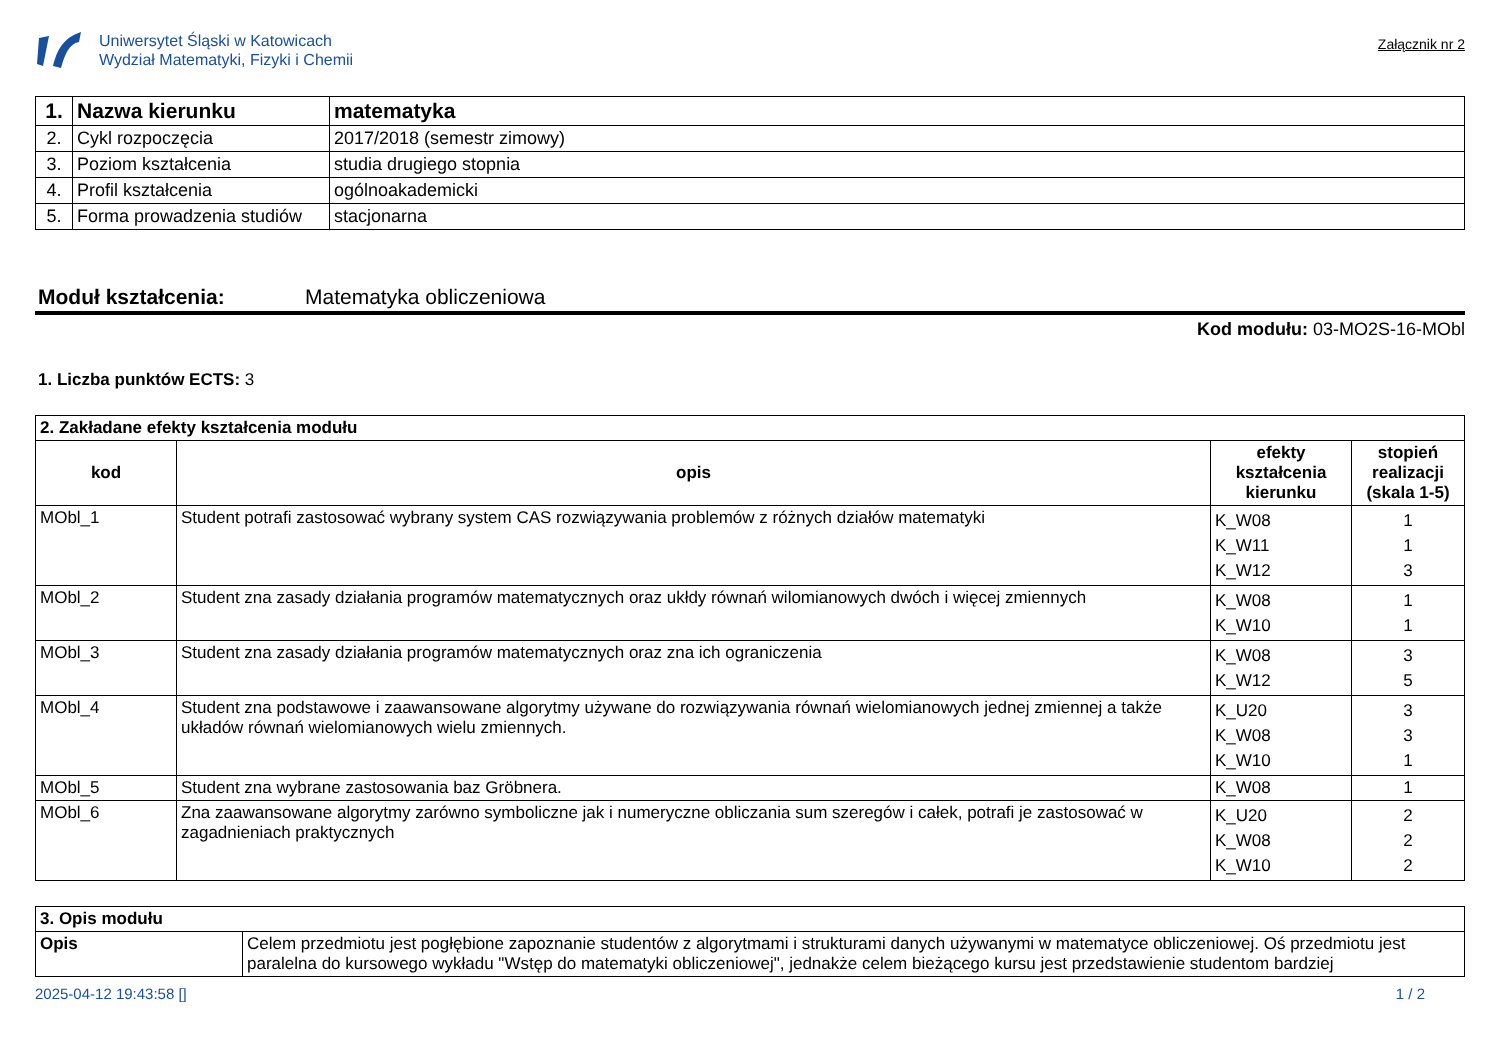Uniwersytet Śląski w Katowicach
Wydział Matematyki, Fizyki i Chemii
Załącznik nr 2
| 1. | Nazwa kierunku | matematyka |
| 2. | Cykl rozpoczęcia | 2017/2018 (semestr zimowy) |
| 3. | Poziom kształcenia | studia drugiego stopnia |
| 4. | Profil kształcenia | ogólnoakademicki |
| 5. | Forma prowadzenia studiów | stacjonarna |
Moduł kształcenia: Matematyka obliczeniowa
Kod modułu: 03-MO2S-16-MObl
1. Liczba punktów ECTS: 3
| 2. Zakładane efekty kształcenia modułu | | | |
| kod | opis | efekty kształcenia kierunku | stopień realizacji (skala 1-5) |
| MObl_1 | Student potrafi zastosować wybrany system CAS rozwiązywania problemów z różnych działów matematyki | K_W08 K_W11 K_W12 | 1 1 3 |
| MObl_2 | Student zna zasady działania programów matematycznych oraz ukłdy równań wilomianowych dwóch i więcej zmiennych | K_W08 K_W10 | 1 1 |
| MObl_3 | Student zna zasady działania programów matematycznych oraz zna ich ograniczenia | K_W08 K_W12 | 3 5 |
| MObl_4 | Student zna podstawowe i zaawansowane algorytmy używane do rozwiązywania równań wielomianowych jednej zmiennej a także układów równań wielomianowych wielu zmiennych. | K_U20 K_W08 K_W10 | 3 3 1 |
| MObl_5 | Student zna wybrane zastosowania baz Gröbnera. | K_W08 | 1 |
| MObl_6 | Zna zaawansowane algorytmy zarówno symboliczne jak i numeryczne obliczania sum szeregów i całek, potrafi je zastosować w zagadnieniach praktycznych | K_U20 K_W08 K_W10 | 2 2 2 |
| 3. Opis modułu | |
| Opis | Celem przedmiotu jest pogłębione zapoznanie studentów z algorytmami i strukturami danych używanymi w matematyce obliczeniowej. Oś przedmiotu jest paralelna do kursowego wykładu "Wstęp do matematyki obliczeniowej", jednakże celem bieżącego kursu jest przedstawienie studentom bardziej |
2025-04-12 19:43:58 [] 1 / 2